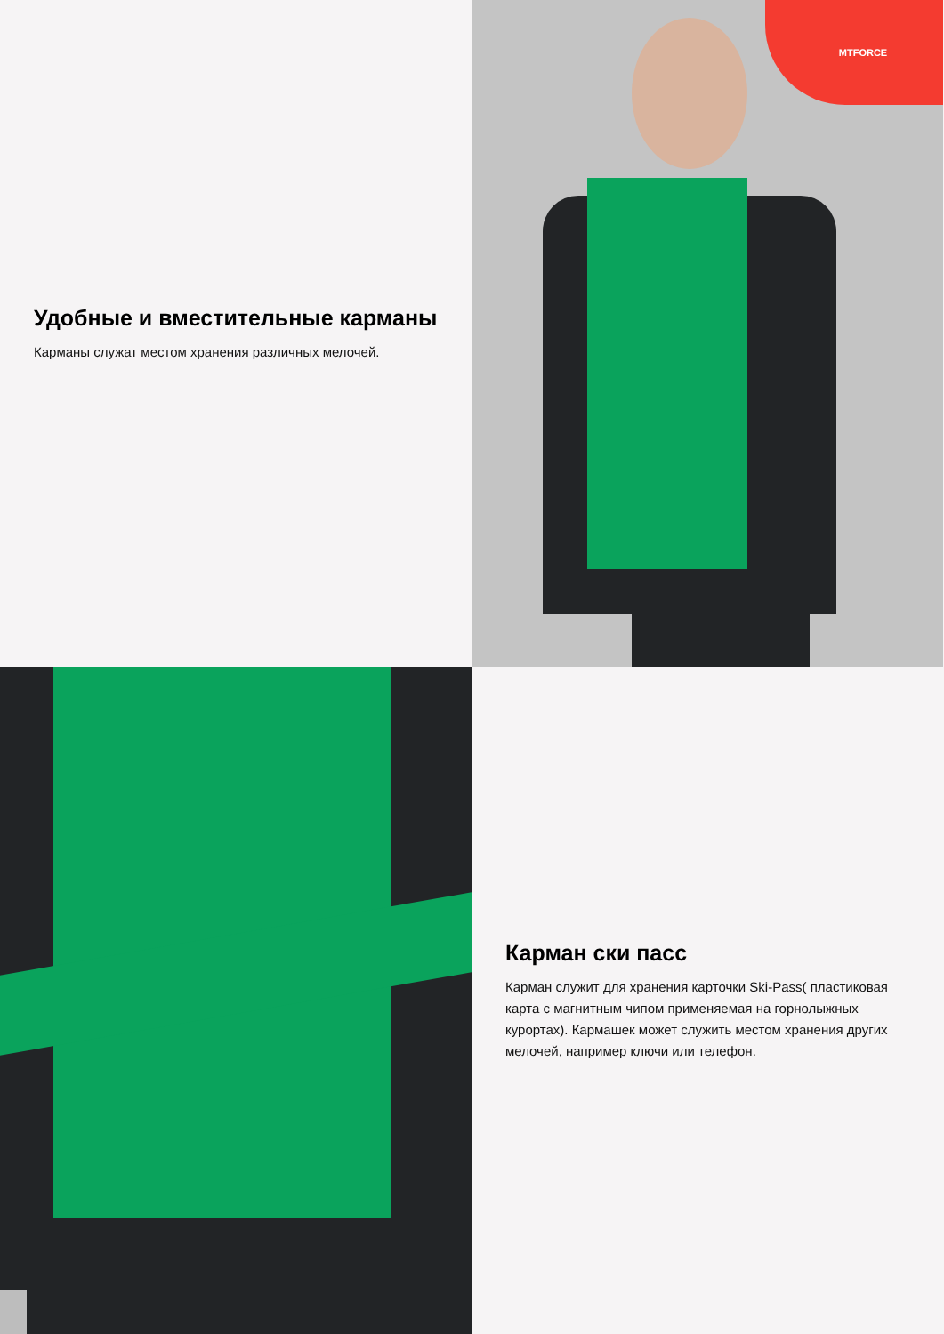Удобные и вместительные карманы
Карманы служат местом хранения различных мелочей.
MTFORCE
Карман ски пасс
Карман служит для хранения карточки Ski-Pass( пластиковая карта с магнитным чипом применяемая на горнолыжных курортах). Кармашек может служить местом хранения других мелочей, например ключи или телефон.